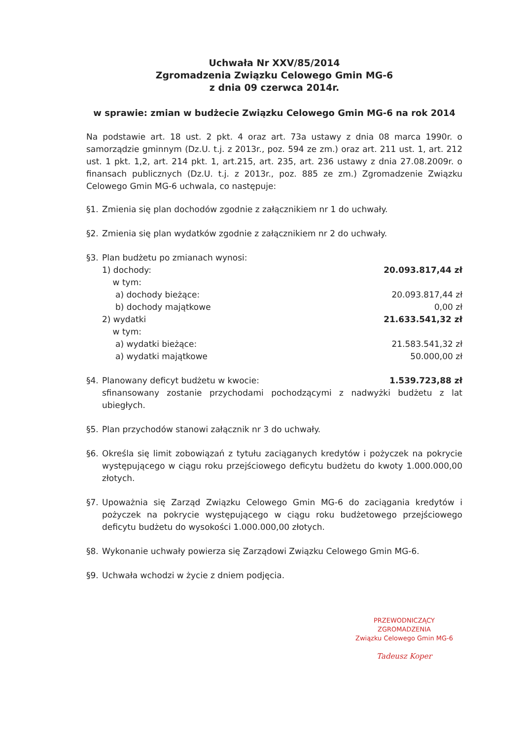Uchwała Nr XXV/85/2014
Zgromadzenia Związku Celowego Gmin MG-6
z dnia 09 czerwca 2014r.
w sprawie: zmian w budżecie Związku Celowego Gmin MG-6 na rok 2014
Na podstawie art. 18 ust. 2 pkt. 4 oraz art. 73a ustawy z dnia 08 marca 1990r. o samorządzie gminnym (Dz.U. t.j. z 2013r., poz. 594 ze zm.) oraz art. 211 ust. 1, art. 212 ust. 1 pkt. 1,2, art. 214 pkt. 1, art.215, art. 235, art. 236 ustawy z dnia 27.08.2009r. o finansach publicznych (Dz.U. t.j. z 2013r., poz. 885 ze zm.) Zgromadzenie Związku Celowego Gmin MG-6 uchwala, co następuje:
§1. Zmienia się plan dochodów zgodnie z załącznikiem nr 1 do uchwały.
§2. Zmienia się plan wydatków zgodnie z załącznikiem nr 2 do uchwały.
§3. Plan budżetu po zmianach wynosi:
1) dochody: 20.093.817,44 zł
w tym:
a) dochody bieżące: 20.093.817,44 zł
b) dochody majątkowe 0,00 zł
2) wydatki 21.633.541,32 zł
w tym:
a) wydatki bieżące: 21.583.541,32 zł
a) wydatki majątkowe 50.000,00 zł
§4.
Planowany deficyt budżetu w kwocie: 1.539.723,88 zł
sfinansowany zostanie przychodami pochodzącymi z nadwyżki budżetu z lat ubiegłych.
§5. Plan przychodów stanowi załącznik nr 3 do uchwały.
§6. Określa się limit zobowiązań z tytułu zaciąganych kredytów i pożyczek na pokrycie występującego w ciągu roku przejściowego deficytu budżetu do kwoty 1.000.000,00 złotych.
§7. Upoważnia się Zarząd Związku Celowego Gmin MG-6 do zaciągania kredytów i pożyczek na pokrycie występującego w ciągu roku budżetowego przejściowego deficytu budżetu do wysokości 1.000.000,00 złotych.
§8. Wykonanie uchwały powierza się Zarządowi Związku Celowego Gmin MG-6.
§9. Uchwała wchodzi w życie z dniem podjęcia.
PRZEWODNICZĄCY ZGROMADZENIA
Związku Celowego Gmin MG-6
Tadeusz Koper